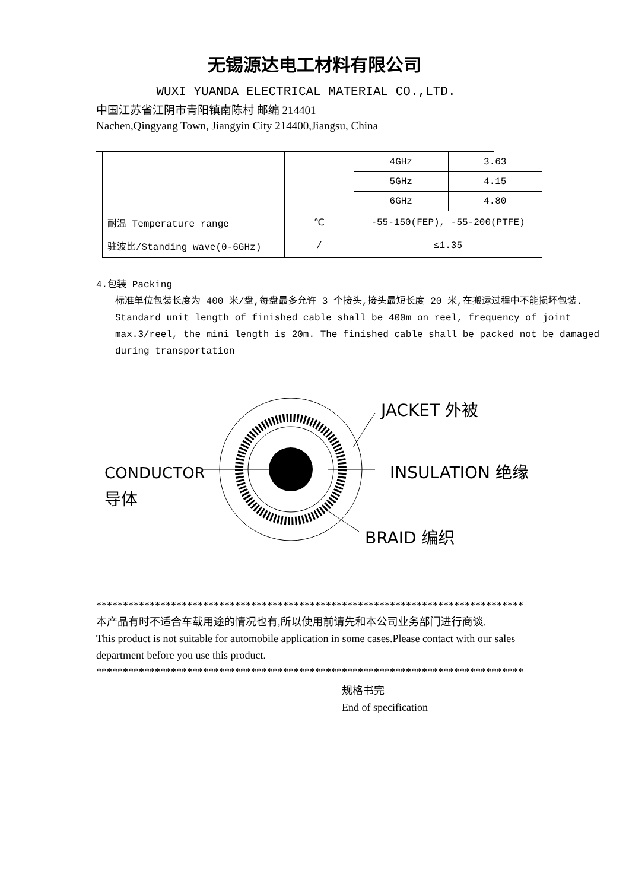无锡源达电工材料有限公司
WUXI YUANDA ELECTRICAL MATERIAL CO.,LTD.
中国江苏省江阴市青阳镇南陈村 邮编 214401
Nachen,Qingyang Town, Jiangyin City 214400,Jiangsu, China
| | | 4GHz | 3.63 |
| | | 5GHz | 4.15 |
| | | 6GHz | 4.80 |
| 耐温 Temperature range | ℃ | -55-150(FEP), -55-200(PTFE) | |
| 驻波比/Standing wave(0-6GHz) | / | ≤1.35 | |
4.包装 Packing
标准单位包装长度为 400 米/盘,每盘最多允许 3 个接头,接头最短长度 20 米,在搬运过程中不能损坏包装.
Standard unit length of finished cable shall be 400m on reel, frequency of joint max.3/reel, the mini length is 20m. The finished cable shall be packed not be damaged during transportation
CONDUCTOR
导体
JACKET 外被
INSULATION 绝缘
BRAID 编织
********************************************************************************
本产品有时不适合车载用途的情况也有,所以使用前请先和本公司业务部门进行商谈.
This product is not suitable for automobile application in some cases.Please contact with our sales department before you use this product.
********************************************************************************
规格书完
End of specification